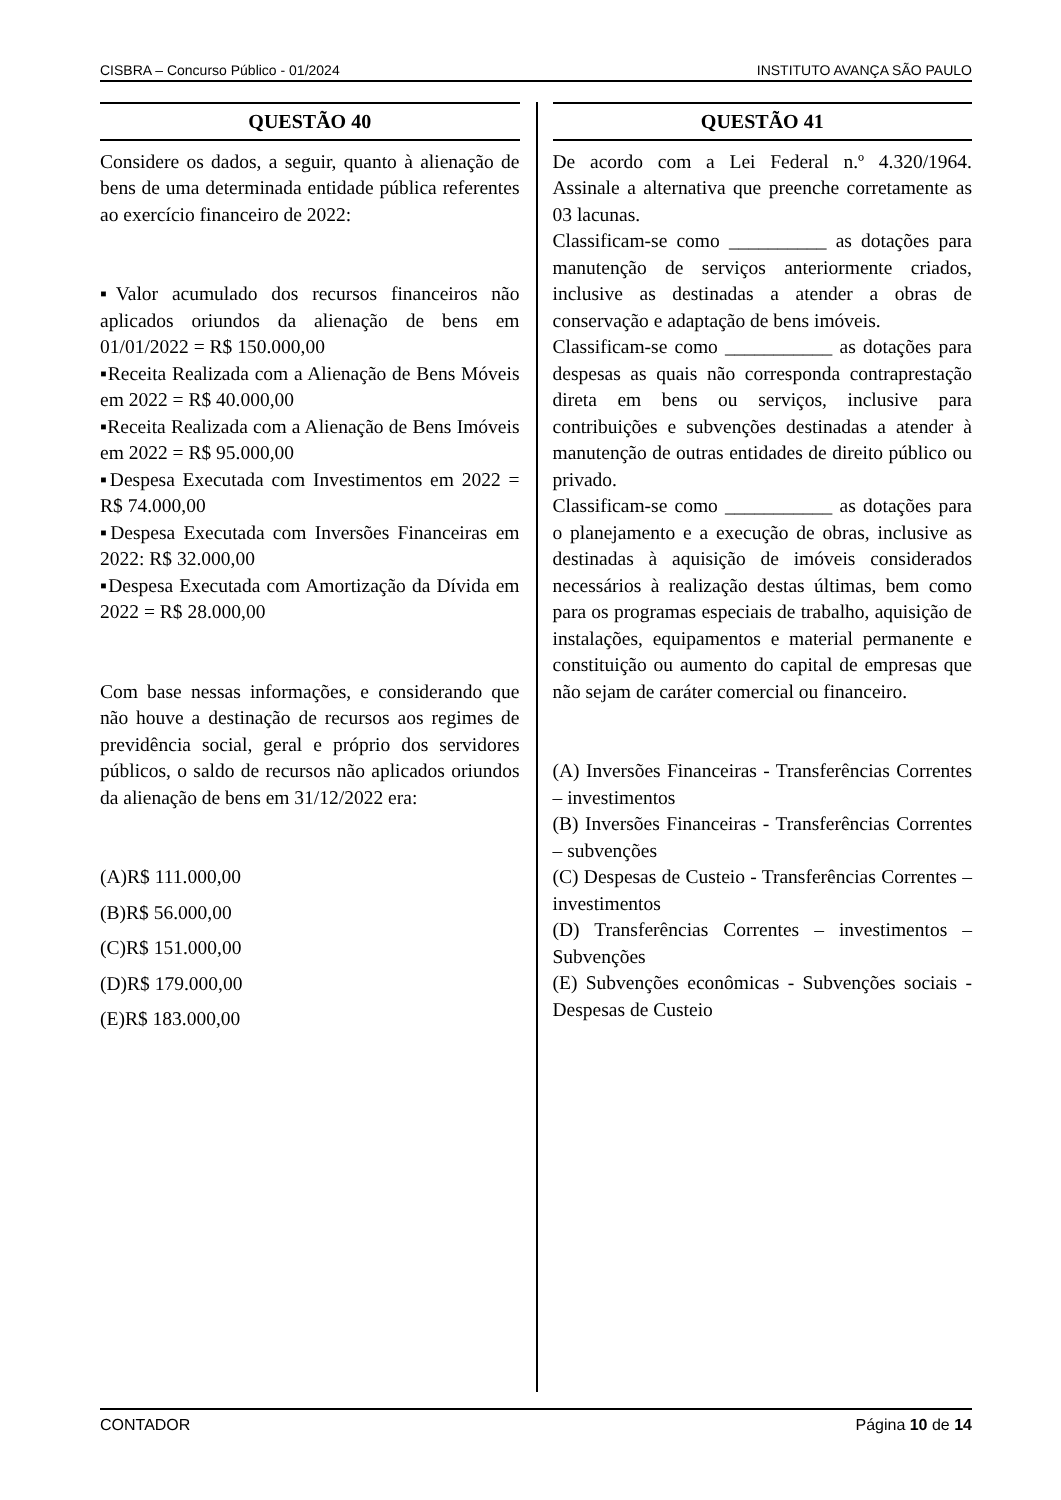CISBRA – Concurso Público - 01/2024 INSTITUTO AVANÇA SÃO PAULO
QUESTÃO 40
Considere os dados, a seguir, quanto à alienação de bens de uma determinada entidade pública referentes ao exercício financeiro de 2022:
▪Valor acumulado dos recursos financeiros não aplicados oriundos da alienação de bens em 01/01/2022 = R$ 150.000,00
▪Receita Realizada com a Alienação de Bens Móveis em 2022 = R$ 40.000,00
▪Receita Realizada com a Alienação de Bens Imóveis em 2022 = R$ 95.000,00
▪Despesa Executada com Investimentos em 2022 = R$ 74.000,00
▪Despesa Executada com Inversões Financeiras em 2022: R$ 32.000,00
▪Despesa Executada com Amortização da Dívida em 2022 = R$ 28.000,00
Com base nessas informações, e considerando que não houve a destinação de recursos aos regimes de previdência social, geral e próprio dos servidores públicos, o saldo de recursos não aplicados oriundos da alienação de bens em 31/12/2022 era:
(A)R$ 111.000,00
(B)R$ 56.000,00
(C)R$ 151.000,00
(D)R$ 179.000,00
(E)R$ 183.000,00
QUESTÃO 41
De acordo com a Lei Federal n.º 4.320/1964. Assinale a alternativa que preenche corretamente as 03 lacunas.
Classificam-se como __________ as dotações para manutenção de serviços anteriormente criados, inclusive as destinadas a atender a obras de conservação e adaptação de bens imóveis.
Classificam-se como ___________ as dotações para despesas as quais não corresponda contraprestação direta em bens ou serviços, inclusive para contribuições e subvenções destinadas a atender à manutenção de outras entidades de direito público ou privado.
Classificam-se como ___________ as dotações para o planejamento e a execução de obras, inclusive as destinadas à aquisição de imóveis considerados necessários à realização destas últimas, bem como para os programas especiais de trabalho, aquisição de instalações, equipamentos e material permanente e constituição ou aumento do capital de empresas que não sejam de caráter comercial ou financeiro.
(A) Inversões Financeiras - Transferências Correntes – investimentos
(B) Inversões Financeiras - Transferências Correntes – subvenções
(C) Despesas de Custeio - Transferências Correntes – investimentos
(D) Transferências Correntes – investimentos – Subvenções
(E) Subvenções econômicas - Subvenções sociais - Despesas de Custeio
CONTADOR Página 10 de 14